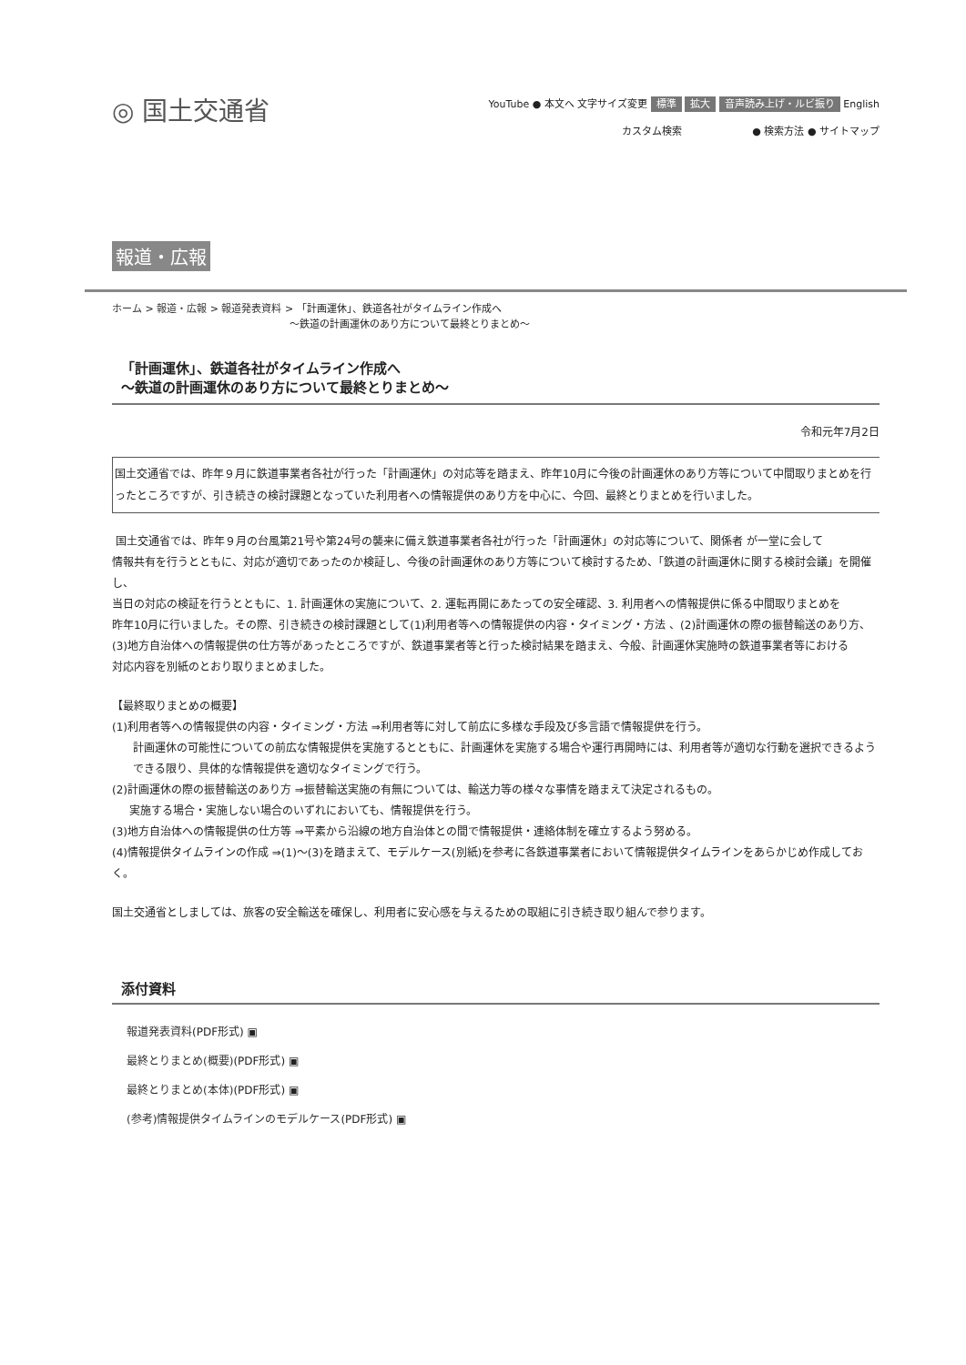◎ 国土交通省
YouTube ● 本文へ 文字サイズ変更 標準 拡大 音声読み上げ・ルビ振り English
カスタム検索 ● 検索方法 ● サイトマップ
報道・広報
ホーム > 報道・広報 > 報道発表資料 > 「計画運休」、鉄道各社がタイムライン作成へ
～鉄道の計画運休のあり方について最終とりまとめ～
「計画運休」、鉄道各社がタイムライン作成へ
～鉄道の計画運休のあり方について最終とりまとめ～
令和元年7月2日
国土交通省では、昨年９月に鉄道事業者各社が行った「計画運休」の対応等を踏まえ、昨年10月に今後の計画運休のあり方等について中間取りまとめを行ったところですが、引き続きの検討課題となっていた利用者への情報提供のあり方を中心に、今回、最終とりまとめを行いました。
国土交通省では、昨年９月の台風第21号や第24号の襲来に備え鉄道事業者各社が行った「計画運休」の対応等について、関係者 が一堂に会して
情報共有を行うとともに、対応が適切であったのか検証し、今後の計画運休のあり方等について検討するため、「鉄道の計画運休に関する検討会議」を開催し、
当日の対応の検証を行うとともに、1. 計画運休の実施について、2. 運転再開にあたっての安全確認、3. 利用者への情報提供に係る中間取りまとめを
昨年10月に行いました。その際、引き続きの検討課題として(1)利用者等への情報提供の内容・タイミング・方法 、(2)計画運休の際の振替輸送のあり方、
(3)地方自治体への情報提供の仕方等があったところですが、鉄道事業者等と行った検討結果を踏まえ、今般、計画運休実施時の鉄道事業者等における
対応内容を別紙のとおり取りまとめました。
【最終取りまとめの概要】
(1)利用者等への情報提供の内容・タイミング・方法 ⇒利用者等に対して前広に多様な手段及び多言語で情報提供を行う。
計画運休の可能性についての前広な情報提供を実施するとともに、計画運休を実施する場合や運行再開時には、利用者等が適切な行動を選択できるよう
できる限り、具体的な情報提供を適切なタイミングで行う。
(2)計画運休の際の振替輸送のあり方 ⇒振替輸送実施の有無については、輸送力等の様々な事情を踏まえて決定されるもの。
実施する場合・実施しない場合のいずれにおいても、情報提供を行う。
(3)地方自治体への情報提供の仕方等 ⇒平素から沿線の地方自治体との間で情報提供・連絡体制を確立するよう努める。
(4)情報提供タイムラインの作成 ⇒(1)～(3)を踏まえて、モデルケース(別紙)を参考に各鉄道事業者において情報提供タイムラインをあらかじめ作成しておく。
国土交通省としましては、旅客の安全輸送を確保し、利用者に安心感を与えるための取組に引き続き取り組んで参ります。
添付資料
報道発表資料(PDF形式) ▣
最終とりまとめ(概要)(PDF形式) ▣
最終とりまとめ(本体)(PDF形式) ▣
(参考)情報提供タイムラインのモデルケース(PDF形式) ▣